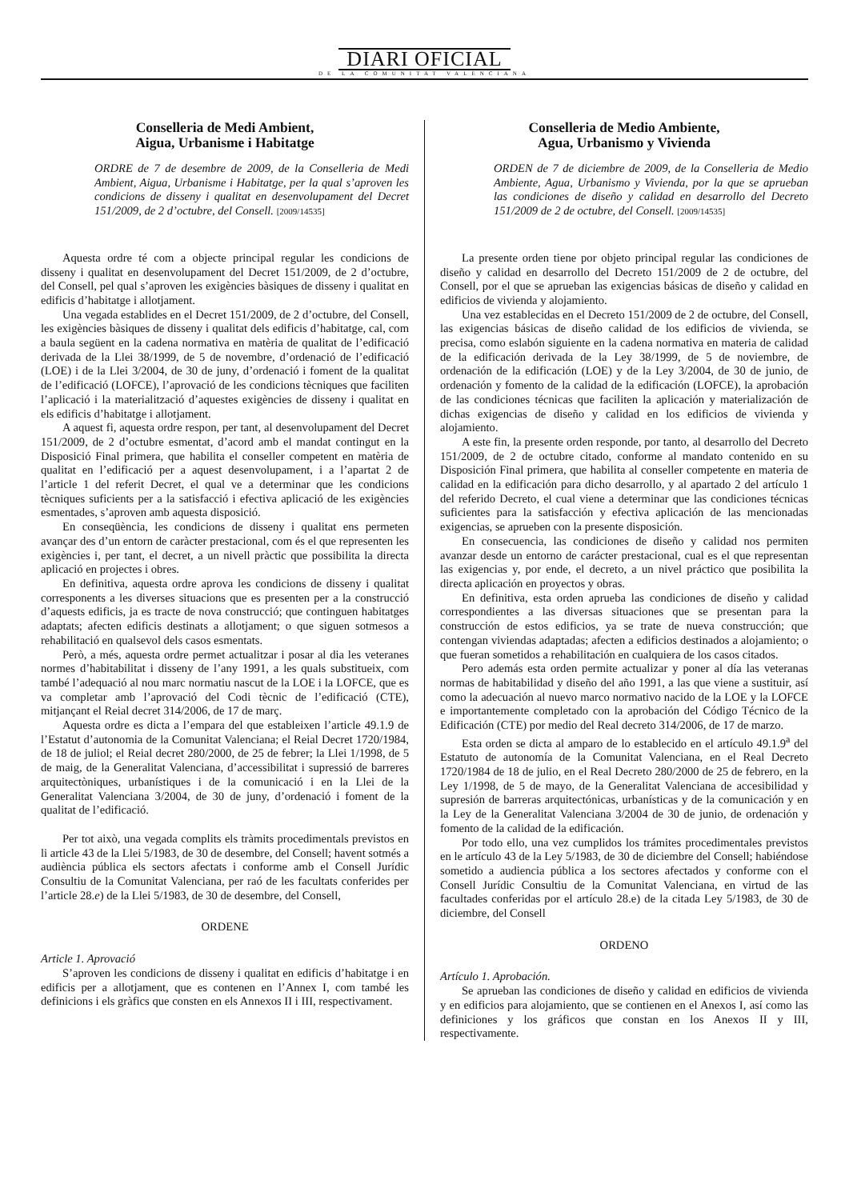DIARI OFICIAL
DE LA COMUNITAT VALENCIANA
Conselleria de Medi Ambient,
Aigua, Urbanisme i Habitatge
ORDRE de 7 de desembre de 2009, de la Conselleria de Medi Ambient, Aigua, Urbanisme i Habitatge, per la qual s’aproven les condicions de disseny i qualitat en desenvolupament del Decret 151/2009, de 2 d’octubre, del Consell. [2009/14535]
Aquesta ordre té com a objecte principal regular les condicions de disseny i qualitat en desenvolupament del Decret 151/2009, de 2 d’octubre, del Consell, pel qual s’aproven les exigències bàsiques de disseny i qualitat en edificis d’habitatge i allotjament.
Una vegada establides en el Decret 151/2009, de 2 d’octubre, del Consell, les exigències bàsiques de disseny i qualitat dels edificis d’habitatge, cal, com a baula següent en la cadena normativa en matèria de qualitat de l’edificació derivada de la Llei 38/1999, de 5 de novembre, d’ordenació de l’edificació (LOE) i de la Llei 3/2004, de 30 de juny, d’ordenació i foment de la qualitat de l’edificació (LOFCE), l’aprovació de les condicions tècniques que faciliten l’aplicació i la materialització d’aquestes exigències de disseny i qualitat en els edificis d’habitatge i allotjament.
A aquest fi, aquesta ordre respon, per tant, al desenvolupament del Decret 151/2009, de 2 d’octubre esmentat, d’acord amb el mandat contingut en la Disposició Final primera, que habilita el conseller competent en matèria de qualitat en l’edificació per a aquest desenvolupament, i a l’apartat 2 de l’article 1 del referit Decret, el qual ve a determinar que les condicions tècniques suficients per a la satisfacció i efectiva aplicació de les exigències esmentades, s’aproven amb aquesta disposició.
En conseqüència, les condicions de disseny i qualitat ens permeten avançar des d’un entorn de caràcter prestacional, com és el que representen les exigències i, per tant, el decret, a un nivell pràctic que possibilita la directa aplicació en projectes i obres.
En definitiva, aquesta ordre aprova les condicions de disseny i qualitat corresponents a les diverses situacions que es presenten per a la construcció d’aquests edificis, ja es tracte de nova construcció; que continguen habitatges adaptats; afecten edificis destinats a allotjament; o que siguen sotmesos a rehabilitació en qualsevol dels casos esmentats.
Però, a més, aquesta ordre permet actualitzar i posar al dia les veteranes normes d’habitabilitat i disseny de l’any 1991, a les quals substitueix, com també l’adequació al nou marc normatiu nascut de la LOE i la LOFCE, que es va completar amb l’aprovació del Codi tècnic de l’edificació (CTE), mitjançant el Reial decret 314/2006, de 17 de març.
Aquesta ordre es dicta a l’empara del que estableixen l’article 49.1.9 de l’Estatut d’autonomia de la Comunitat Valenciana; el Reial Decret 1720/1984, de 18 de juliol; el Reial decret 280/2000, de 25 de febrer; la Llei 1/1998, de 5 de maig, de la Generalitat Valenciana, d’accessibilitat i supressió de barreres arquitectòniques, urbanístiques i de la comunicació i en la Llei de la Generalitat Valenciana 3/2004, de 30 de juny, d’ordenació i foment de la qualitat de l’edificació.
Per tot això, una vegada complits els tràmits procedimentals previstos en li article 43 de la Llei 5/1983, de 30 de desembre, del Consell; havent sotmés a audiència pública els sectors afectats i conforme amb el Consell Jurídic Consultiu de la Comunitat Valenciana, per raó de les facultats conferides per l’article 28.e) de la Llei 5/1983, de 30 de desembre, del Consell,
ORDENE
Article 1. Aprovació
S’aproven les condicions de disseny i qualitat en edificis d’habitatge i en edificis per a allotjament, que es contenen en l’Annex I, com també les definicions i els gràfics que consten en els Annexos II i III, respectivament.
Conselleria de Medio Ambiente,
Agua, Urbanismo y Vivienda
ORDEN de 7 de diciembre de 2009, de la Conselleria de Medio Ambiente, Agua, Urbanismo y Vivienda, por la que se aprueban las condiciones de diseño y calidad en desarrollo del Decreto 151/2009 de 2 de octubre, del Consell. [2009/14535]
La presente orden tiene por objeto principal regular las condiciones de diseño y calidad en desarrollo del Decreto 151/2009 de 2 de octubre, del Consell, por el que se aprueban las exigencias básicas de diseño y calidad en edificios de vivienda y alojamiento.
Una vez establecidas en el Decreto 151/2009 de 2 de octubre, del Consell, las exigencias básicas de diseño calidad de los edificios de vivienda, se precisa, como eslabón siguiente en la cadena normativa en materia de calidad de la edificación derivada de la Ley 38/1999, de 5 de noviembre, de ordenación de la edificación (LOE) y de la Ley 3/2004, de 30 de junio, de ordenación y fomento de la calidad de la edificación (LOFCE), la aprobación de las condiciones técnicas que faciliten la aplicación y materialización de dichas exigencias de diseño y calidad en los edificios de vivienda y alojamiento.
A este fin, la presente orden responde, por tanto, al desarrollo del Decreto 151/2009, de 2 de octubre citado, conforme al mandato contenido en su Disposición Final primera, que habilita al conseller competente en materia de calidad en la edificación para dicho desarrollo, y al apartado 2 del artículo 1 del referido Decreto, el cual viene a determinar que las condiciones técnicas suficientes para la satisfacción y efectiva aplicación de las mencionadas exigencias, se aprueben con la presente disposición.
En consecuencia, las condiciones de diseño y calidad nos permiten avanzar desde un entorno de carácter prestacional, cual es el que representan las exigencias y, por ende, el decreto, a un nivel práctico que posibilita la directa aplicación en proyectos y obras.
En definitiva, esta orden aprueba las condiciones de diseño y calidad correspondientes a las diversas situaciones que se presentan para la construcción de estos edificios, ya se trate de nueva construcción; que contengan viviendas adaptadas; afecten a edificios destinados a alojamiento; o que fueran sometidos a rehabilitación en cualquiera de los casos citados.
Pero además esta orden permite actualizar y poner al día las veteranas normas de habitabilidad y diseño del año 1991, a las que viene a sustituir, así como la adecuación al nuevo marco normativo nacido de la LOE y la LOFCE e importantemente completado con la aprobación del Código Técnico de la Edificación (CTE) por medio del Real decreto 314/2006, de 17 de marzo.
Esta orden se dicta al amparo de lo establecido en el artículo 49.1.9<sup>a</sup> del Estatuto de autonomía de la Comunitat Valenciana, en el Real Decreto 1720/1984 de 18 de julio, en el Real Decreto 280/2000 de 25 de febrero, en la Ley 1/1998, de 5 de mayo, de la Generalitat Valenciana de accesibilidad y supresión de barreras arquitectónicas, urbanísticas y de la comunicación y en la Ley de la Generalitat Valenciana 3/2004 de 30 de junio, de ordenación y fomento de la calidad de la edificación.
Por todo ello, una vez cumplidos los trámites procedimentales previstos en le artículo 43 de la Ley 5/1983, de 30 de diciembre del Consell; habiéndose sometido a audiencia pública a los sectores afectados y conforme con el Consell Jurídic Consultiu de la Comunitat Valenciana, en virtud de las facultades conferidas por el artículo 28.e) de la citada Ley 5/1983, de 30 de diciembre, del Consell
ORDENO
Artículo 1. Aprobación.
Se aprueban las condiciones de diseño y calidad en edificios de vivienda y en edificios para alojamiento, que se contienen en el Anexos I, así como las definiciones y los gráficos que constan en los Anexos II y III, respectivamente.